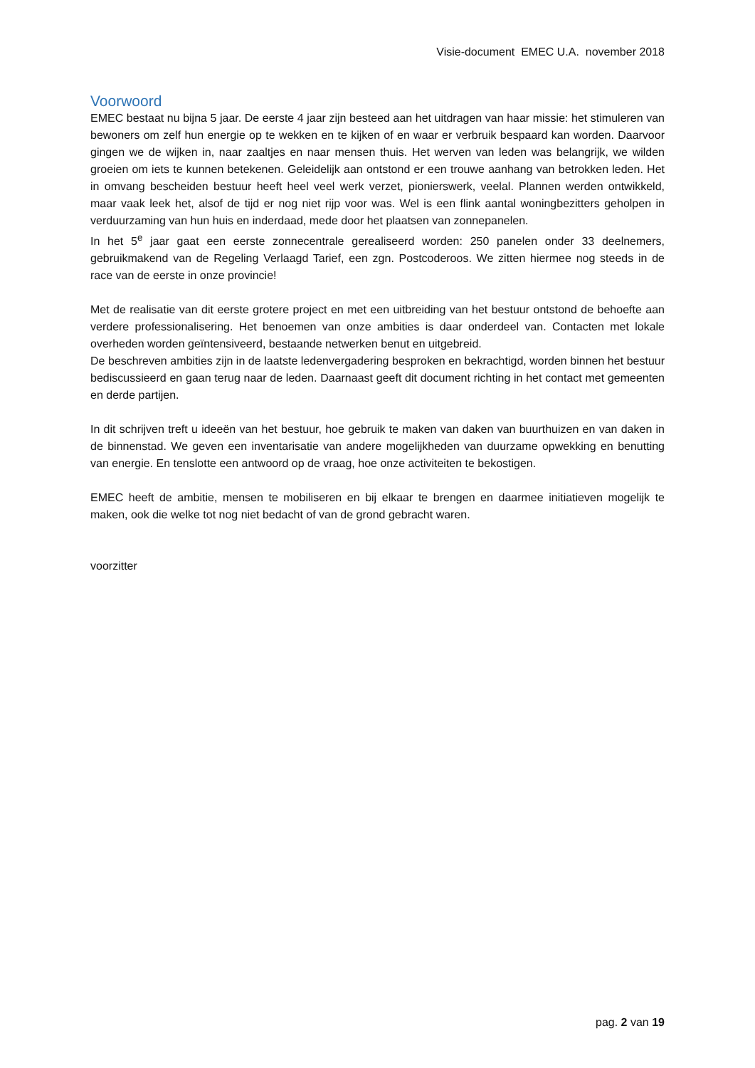Visie-document EMEC U.A. november 2018
Voorwoord
EMEC bestaat nu bijna 5 jaar. De eerste 4 jaar zijn besteed aan het uitdragen van haar missie: het stimuleren van bewoners om zelf hun energie op te wekken en te kijken of en waar er verbruik bespaard kan worden. Daarvoor gingen we de wijken in, naar zaaltjes en naar mensen thuis. Het werven van leden was belangrijk, we wilden groeien om iets te kunnen betekenen. Geleidelijk aan ontstond er een trouwe aanhang van betrokken leden. Het in omvang bescheiden bestuur heeft heel veel werk verzet, pionierswerk, veelal. Plannen werden ontwikkeld, maar vaak leek het, alsof de tijd er nog niet rijp voor was. Wel is een flink aantal woningbezitters geholpen in verduurzaming van hun huis en inderdaad, mede door het plaatsen van zonnepanelen.
In het 5<sup>e</sup> jaar gaat een eerste zonnecentrale gerealiseerd worden: 250 panelen onder 33 deelnemers, gebruikmakend van de Regeling Verlaagd Tarief, een zgn. Postcoderoos. We zitten hiermee nog steeds in de race van de eerste in onze provincie!
Met de realisatie van dit eerste grotere project en met een uitbreiding van het bestuur ontstond de behoefte aan verdere professionalisering. Het benoemen van onze ambities is daar onderdeel van. Contacten met lokale overheden worden geïntensiveerd, bestaande netwerken benut en uitgebreid.
De beschreven ambities zijn in de laatste ledenvergadering besproken en bekrachtigd, worden binnen het bestuur bediscussieerd en gaan terug naar de leden. Daarnaast geeft dit document richting in het contact met gemeenten en derde partijen.
In dit schrijven treft u ideeën van het bestuur, hoe gebruik te maken van daken van buurthuizen en van daken in de binnenstad. We geven een inventarisatie van andere mogelijkheden van duurzame opwekking en benutting van energie. En tenslotte een antwoord op de vraag, hoe onze activiteiten te bekostigen.
EMEC heeft de ambitie, mensen te mobiliseren en bij elkaar te brengen en daarmee initiatieven mogelijk te maken, ook die welke tot nog niet bedacht of van de grond gebracht waren.
voorzitter
pag. 2 van 19